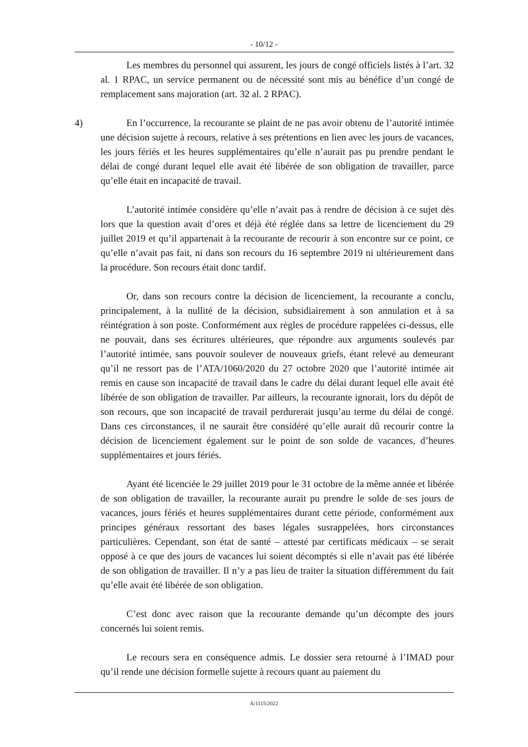- 10/12 -
Les membres du personnel qui assurent, les jours de congé officiels listés à l’art. 32 al. 1 RPAC, un service permanent ou de nécessité sont mis au bénéfice d’un congé de remplacement sans majoration (art. 32 al. 2 RPAC).
4) En l’occurrence, la recourante se plaint de ne pas avoir obtenu de l’autorité intimée une décision sujette à recours, relative à ses prétentions en lien avec les jours de vacances, les jours fériés et les heures supplémentaires qu’elle n’aurait pas pu prendre pendant le délai de congé durant lequel elle avait été libérée de son obligation de travailler, parce qu’elle était en incapacité de travail.
L’autorité intimée considère qu’elle n’avait pas à rendre de décision à ce sujet dès lors que la question avait d’ores et déjà été réglée dans sa lettre de licenciement du 29 juillet 2019 et qu’il appartenait à la recourante de recourir à son encontre sur ce point, ce qu’elle n’avait pas fait, ni dans son recours du 16 septembre 2019 ni ultérieurement dans la procédure. Son recours était donc tardif.
Or, dans son recours contre la décision de licenciement, la recourante a conclu, principalement, à la nullité de la décision, subsidiairement à son annulation et à sa réintégration à son poste. Conformément aux règles de procédure rappelées ci-dessus, elle ne pouvait, dans ses écritures ultérieures, que répondre aux arguments soulevés par l’autorité intimée, sans pouvoir soulever de nouveaux griefs, étant relevé au demeurant qu’il ne ressort pas de l’ATA/1060/2020 du 27 octobre 2020 que l’autorité intimée ait remis en cause son incapacité de travail dans le cadre du délai durant lequel elle avait été libérée de son obligation de travailler. Par ailleurs, la recourante ignorait, lors du dépôt de son recours, que son incapacité de travail perdurerait jusqu’au terme du délai de congé. Dans ces circonstances, il ne saurait être considéré qu’elle aurait dû recourir contre la décision de licenciement également sur le point de son solde de vacances, d’heures supplémentaires et jours fériés.
Ayant été licenciée le 29 juillet 2019 pour le 31 octobre de la même année et libérée de son obligation de travailler, la recourante aurait pu prendre le solde de ses jours de vacances, jours fériés et heures supplémentaires durant cette période, conformément aux principes généraux ressortant des bases légales susrappelées, hors circonstances particulières. Cependant, son état de santé – attesté par certificats médicaux – se serait opposé à ce que des jours de vacances lui soient décomptés si elle n’avait pas été libérée de son obligation de travailler. Il n’y a pas lieu de traiter la situation différemment du fait qu’elle avait été libérée de son obligation.
C’est donc avec raison que la recourante demande qu’un décompte des jours concernés lui soient remis.
Le recours sera en conséquence admis. Le dossier sera retourné à l’IMAD pour qu’il rende une décision formelle sujette à recours quant au paiement du
A/1115/2022